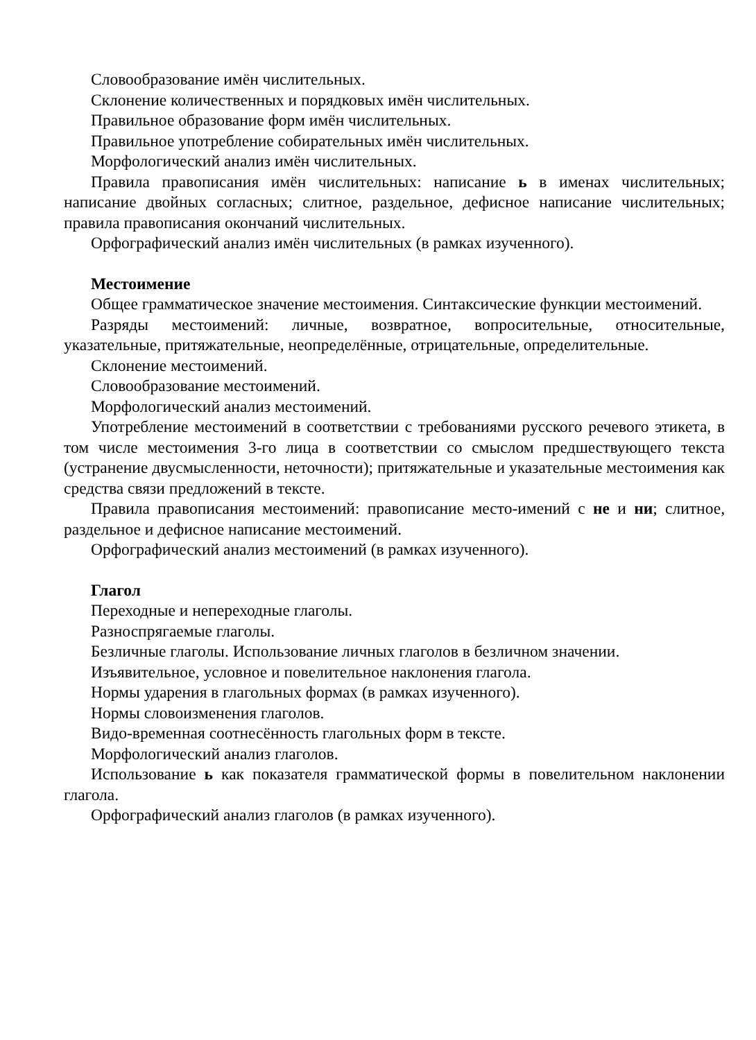Словообразование имён числительных.
Склонение количественных и порядковых имён числительных.
Правильное образование форм имён числительных.
Правильное употребление собирательных имён числительных.
Морфологический анализ имён числительных.
Правила правописания имён числительных: написание ь в именах числительных; написание двойных согласных; слитное, раздельное, дефисное написание числительных; правила правописания окончаний числительных.
Орфографический анализ имён числительных (в рамках изученного).
Местоимение
Общее грамматическое значение местоимения. Синтаксические функции местоимений.
Разряды местоимений: личные, возвратное, вопросительные, относительные, указательные, притяжательные, неопределённые, отрицательные, определительные.
Склонение местоимений.
Словообразование местоимений.
Морфологический анализ местоимений.
Употребление местоимений в соответствии с требованиями русского речевого этикета, в том числе местоимения 3-го лица в соответствии со смыслом предшествующего текста (устранение двусмысленности, неточности); притяжательные и указательные местоимения как средства связи предложений в тексте.
Правила правописания местоимений: правописание место-имений с не и ни; слитное, раздельное и дефисное написание местоимений.
Орфографический анализ местоимений (в рамках изученного).
Глагол
Переходные и непереходные глаголы.
Разноспрягаемые глаголы.
Безличные глаголы. Использование личных глаголов в безличном значении.
Изъявительное, условное и повелительное наклонения глагола.
Нормы ударения в глагольных формах (в рамках изученного).
Нормы словоизменения глаголов.
Видо-временная соотнесённость глагольных форм в тексте.
Морфологический анализ глаголов.
Использование ь как показателя грамматической формы в повелительном наклонении глагола.
Орфографический анализ глаголов (в рамках изученного).